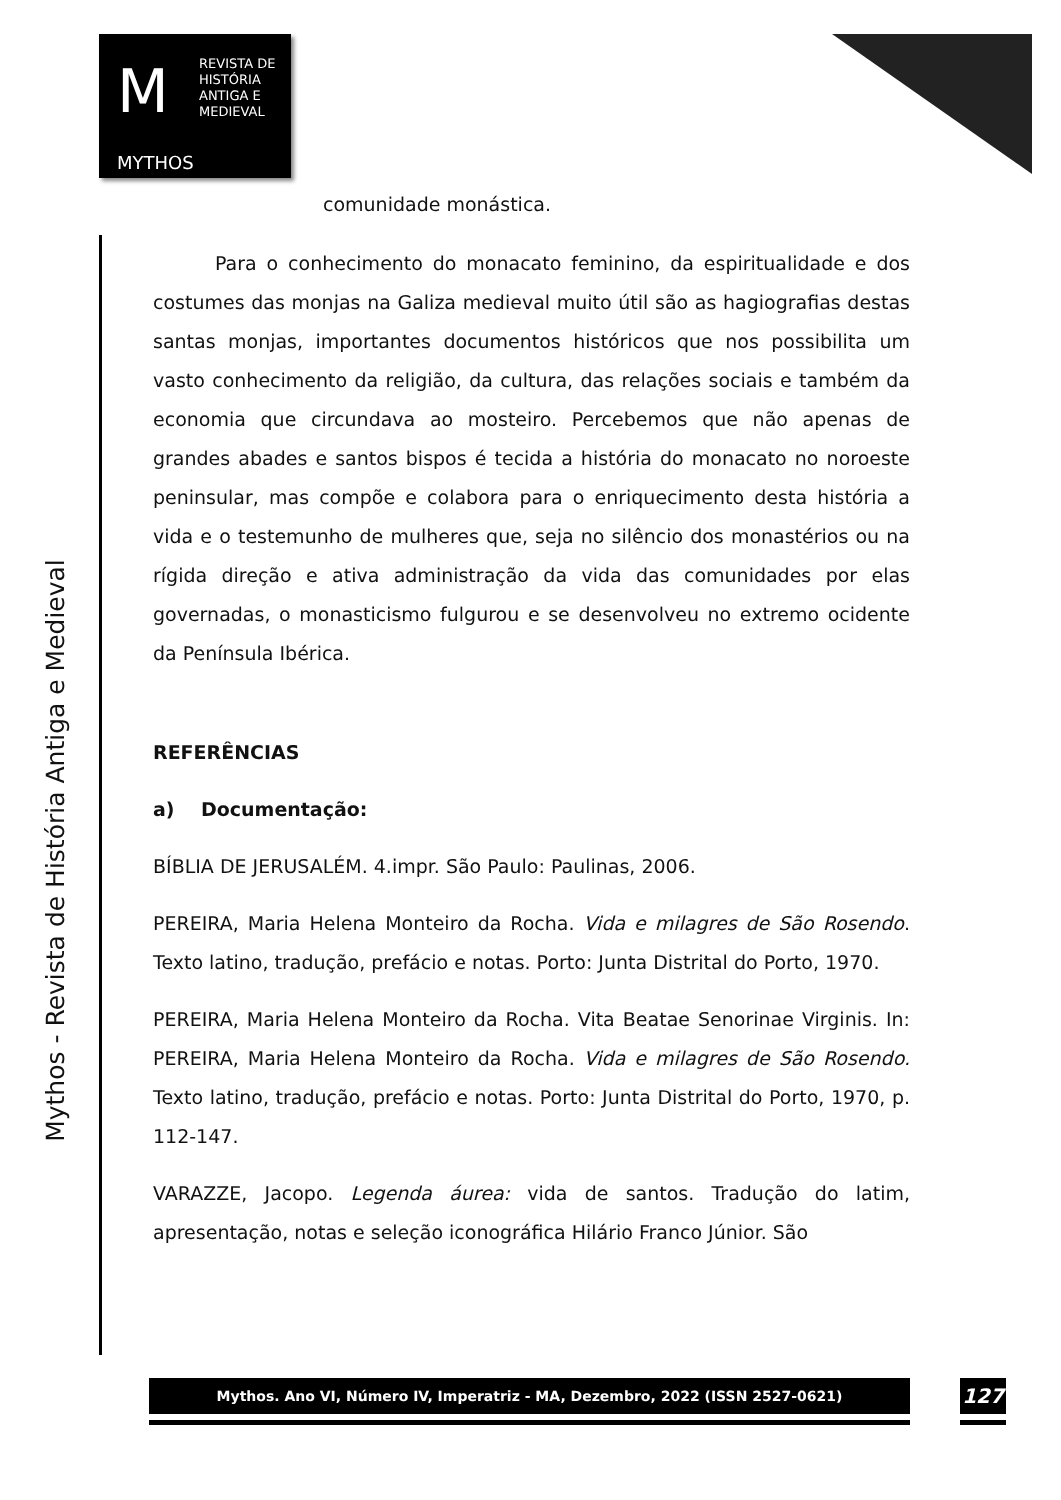M
REVISTA DE
HISTÓRIA
ANTIGA E
MEDIEVAL
MYTHOS
Mythos - Revista de História Antiga e Medieval
comunidade monástica.
Para o conhecimento do monacato feminino, da espiritualidade e dos costumes das monjas na Galiza medieval muito útil são as hagiografias destas santas monjas, importantes documentos históricos que nos possibilita um vasto conhecimento da religião, da cultura, das relações sociais e também da economia que circundava ao mosteiro. Percebemos que não apenas de grandes abades e santos bispos é tecida a história do monacato no noroeste peninsular, mas compõe e colabora para o enriquecimento desta história a vida e o testemunho de mulheres que, seja no silêncio dos monastérios ou na rígida direção e ativa administração da vida das comunidades por elas governadas, o monasticismo fulgurou e se desenvolveu no extremo ocidente da Península Ibérica.
REFERÊNCIAS
a) Documentação:
BÍBLIA DE JERUSALÉM. 4.impr. São Paulo: Paulinas, 2006.
PEREIRA, Maria Helena Monteiro da Rocha. Vida e milagres de São Rosendo. Texto latino, tradução, prefácio e notas. Porto: Junta Distrital do Porto, 1970.
PEREIRA, Maria Helena Monteiro da Rocha. Vita Beatae Senorinae Virginis. In: PEREIRA, Maria Helena Monteiro da Rocha. Vida e milagres de São Rosendo. Texto latino, tradução, prefácio e notas. Porto: Junta Distrital do Porto, 1970, p. 112-147.
VARAZZE, Jacopo. Legenda áurea: vida de santos. Tradução do latim, apresentação, notas e seleção iconográfica Hilário Franco Júnior. São
Mythos. Ano VI, Número IV, Imperatriz - MA, Dezembro, 2022 (ISSN 2527-0621) 127